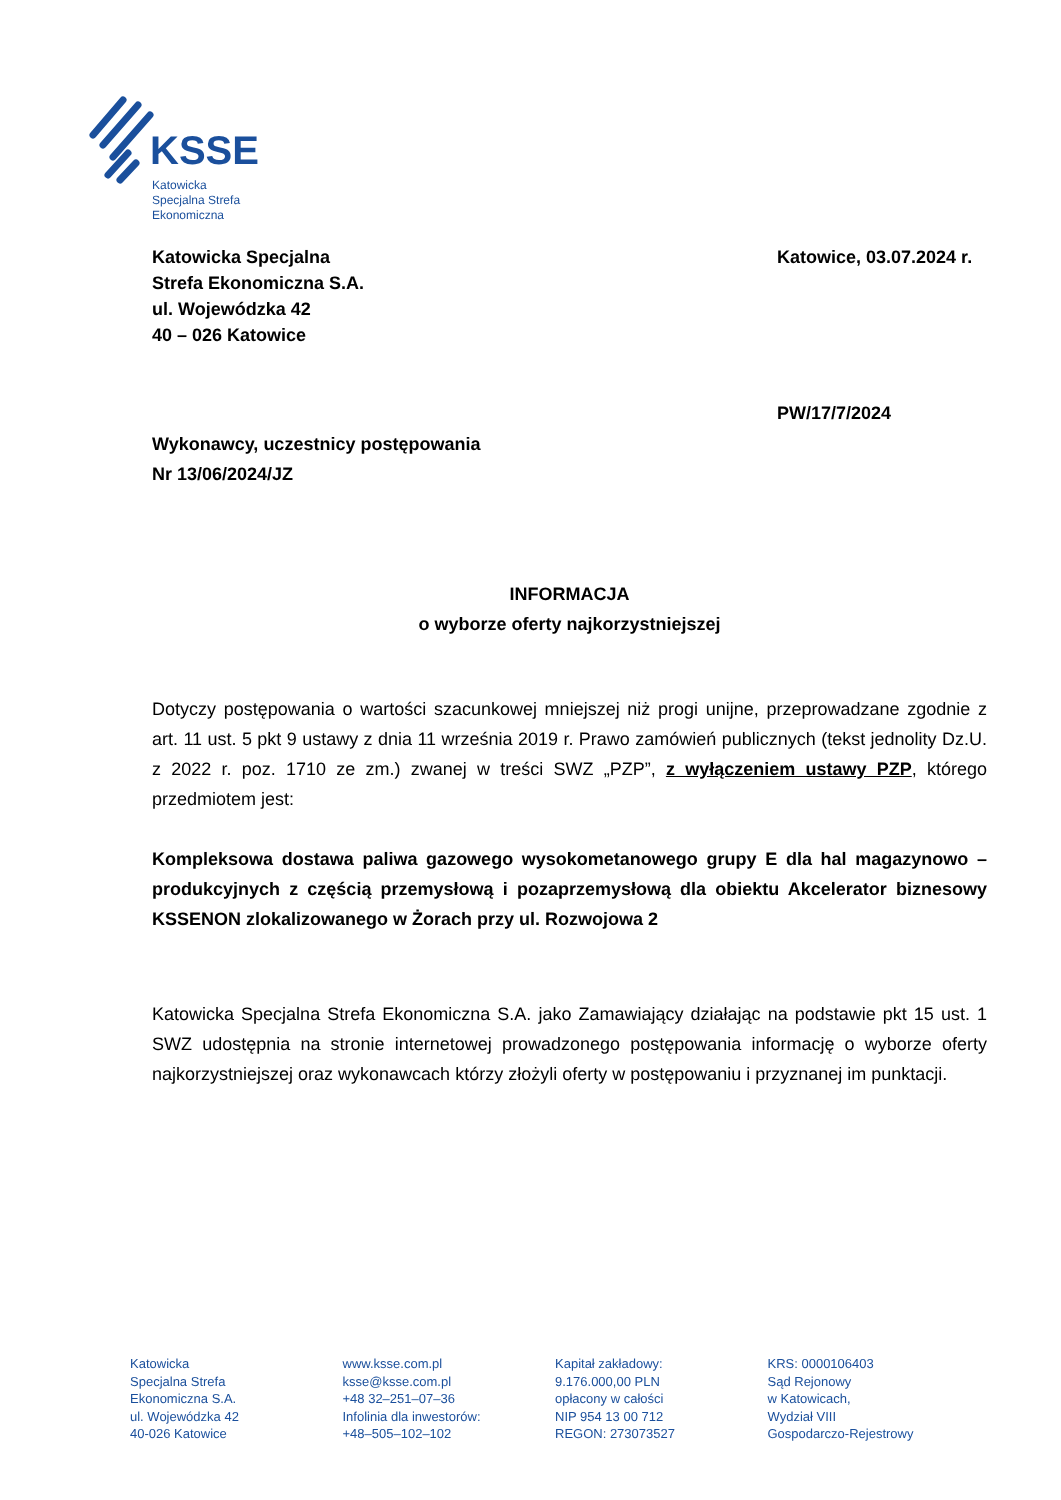KSSE
Katowicka
Specjalna Strefa
Ekonomiczna
Katowicka Specjalna
Strefa Ekonomiczna S.A.
ul. Wojewódzka 42
40 – 026 Katowice
Katowice, 03.07.2024 r.
PW/17/7/2024
Wykonawcy, uczestnicy postępowania
Nr 13/06/2024/JZ
INFORMACJA
o wyborze oferty najkorzystniejszej
Dotyczy postępowania o wartości szacunkowej mniejszej niż progi unijne, przeprowadzane zgodnie z art. 11 ust. 5 pkt 9 ustawy z dnia 11 września 2019 r. Prawo zamówień publicznych (tekst jednolity Dz.U. z 2022 r. poz. 1710 ze zm.) zwanej w treści SWZ „PZP”, z wyłączeniem ustawy PZP, którego przedmiotem jest:
Kompleksowa dostawa paliwa gazowego wysokometanowego grupy E dla hal magazynowo – produkcyjnych z częścią przemysłową i pozaprzemysłową dla obiektu Akcelerator biznesowy KSSENON zlokalizowanego w Żorach przy ul. Rozwojowa 2
Katowicka Specjalna Strefa Ekonomiczna S.A. jako Zamawiający działając na podstawie pkt 15 ust. 1 SWZ udostępnia na stronie internetowej prowadzonego postępowania informację o wyborze oferty najkorzystniejszej oraz wykonawcach którzy złożyli oferty w postępowaniu i przyznanej im punktacji.
Katowicka
Specjalna Strefa
Ekonomiczna S.A.
ul. Wojewódzka 42
40-026 Katowice
www.ksse.com.pl
ksse@ksse.com.pl
+48 32–251–07–36
Infolinia dla inwestorów:
+48–505–102–102
Kapitał zakładowy:
9.176.000,00 PLN
opłacony w całości
NIP 954 13 00 712
REGON: 273073527
KRS: 0000106403
Sąd Rejonowy
w Katowicach,
Wydział VIII
Gospodarczo-Rejestrowy